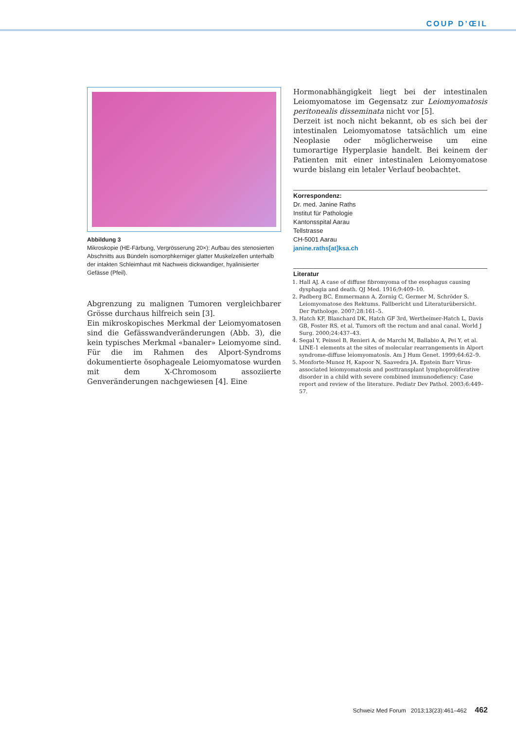COUP D’ŒIL
Abbildung 3
Mikroskopie (HE-Färbung, Vergrösserung 20×): Aufbau des stenosierten Abschnitts aus Bündeln isomorphkerniger glatter Muskelzellen unterhalb der intakten Schleimhaut mit Nachweis dickwandiger, hyalinisierter Gefässe (Pfeil).
Abgrenzung zu malignen Tumoren vergleichbarer Grösse durchaus hilfreich sein [3].
Ein mikroskopisches Merkmal der Leiomyomatosen sind die Gefässwandveränderungen (Abb. 3), die kein typisches Merkmal «banaler» Leiomyome sind. Für die im Rahmen des Alport-Syndroms dokumentierte ösophageale Leiomyomatose wurden mit dem X-Chromosom assoziierte Genveränderungen nachgewiesen [4]. Eine
Hormonabhängigkeit liegt bei der intestinalen Leiomyomatose im Gegensatz zur Leiomyomatosis peritonealis disseminata nicht vor [5].
Derzeit ist noch nicht bekannt, ob es sich bei der intestinalen Leiomyomatose tatsächlich um eine Neoplasie oder möglicherweise um eine tumorartige Hyperplasie handelt. Bei keinem der Patienten mit einer intestinalen Leiomyomatose wurde bislang ein letaler Verlauf beobachtet.
Korrespondenz:
Dr. med. Janine Raths
Institut für Pathologie
Kantonsspital Aarau
Tellstrasse
CH-5001 Aarau
janine.raths[at]ksa.ch
Literatur
1. Hall AJ. A case of diffuse fibromyoma of the esophagus causing dysphagia and death. QJ Med. 1916;9:409–10.
2. Padberg BC, Emmermann A, Zornig C, Germer M, Schröder S. Leiomyomatose des Rektums. Fallbericht und Literaturübersicht. Der Pathologe. 2007;28:161–5.
3. Hatch KF, Blanchard DK, Hatch GF 3rd, Wertheimer-Hatch L, Davis GB, Foster RS, et al. Tumors oft the rectum and anal canal. World J Surg. 2000;24:437–43.
4. Segal Y, Peissel B, Renieri A, de Marchi M, Ballabio A, Pei Y, et al. LINE-1 elements at the sites of molecular rearrangements in Alport syndrome-diffuse leiomyomatosis. Am J Hum Genet. 1999;64:62–9.
5. Monforte-Munoz H, Kapoor N, Saavedra JA. Epstein Barr Virus-associated leiomyomatosis and posttransplant lymphoproliferative disorder in a child with severe combined immunodefiency: Case report and review of the literature. Pediatr Dev Pathol. 2003;6:449–57.
Schweiz Med Forum 2013;13(23):461–462 462